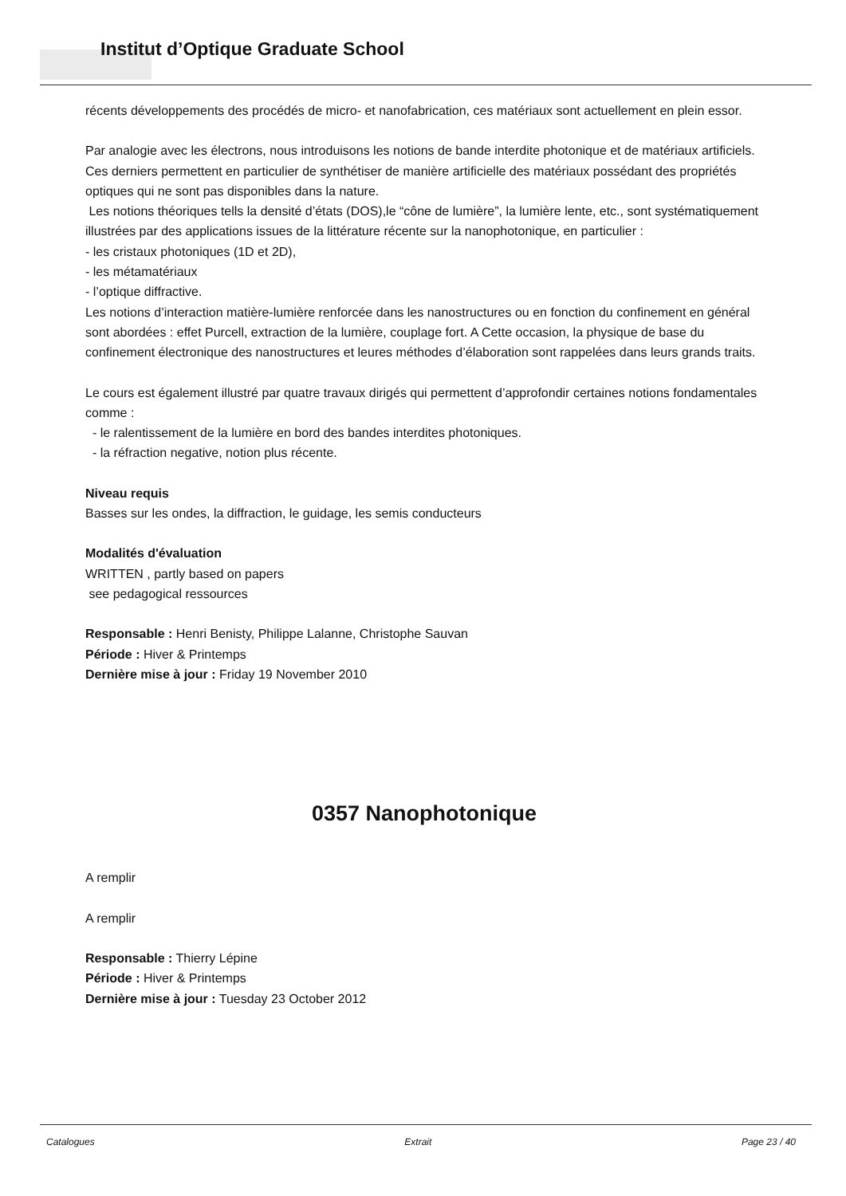Institut d’Optique Graduate School
récents développements des procédés de micro- et nanofabrication, ces matériaux sont actuellement en plein essor.
Par analogie avec les électrons, nous introduisons les notions de bande interdite photonique et de matériaux artificiels.
Ces derniers permettent en particulier de synthétiser de manière artificielle des matériaux possédant des propriétés optiques qui ne sont pas disponibles dans la nature.
Les notions théoriques tells la densité d’états (DOS),le “cône de lumière”, la lumière lente, etc., sont systématiquement illustrées par des applications issues de la littérature récente sur la nanophotonique, en particulier :
- les cristaux photoniques (1D et 2D),
- les métamatériaux
- l’optique diffractive.
Les notions d’interaction matière-lumière renforcée dans les nanostructures ou en fonction du confinement en général sont abordées : effet Purcell, extraction de la lumière, couplage fort. A Cette occasion, la physique de base du confinement électronique des nanostructures et leures méthodes d’élaboration sont rappelées dans leurs grands traits.
Le cours est également illustré par quatre travaux dirigés qui permettent d’approfondir certaines notions fondamentales comme :
- le ralentissement de la lumière en bord des bandes interdites photoniques.
- la réfraction negative, notion plus récente.
Niveau requis
Basses sur les ondes, la diffraction, le guidage, les semis conducteurs
Modalités d'évaluation
WRITTEN , partly based on papers
see pedagogical ressources
Responsable : Henri Benisty, Philippe Lalanne, Christophe Sauvan
Période : Hiver & Printemps
Dernière mise à jour : Friday 19 November 2010
0357 Nanophotonique
A remplir
A remplir
Responsable : Thierry Lépine
Période : Hiver & Printemps
Dernière mise à jour : Tuesday 23 October 2012
Catalogues Extrait Page 23 / 40